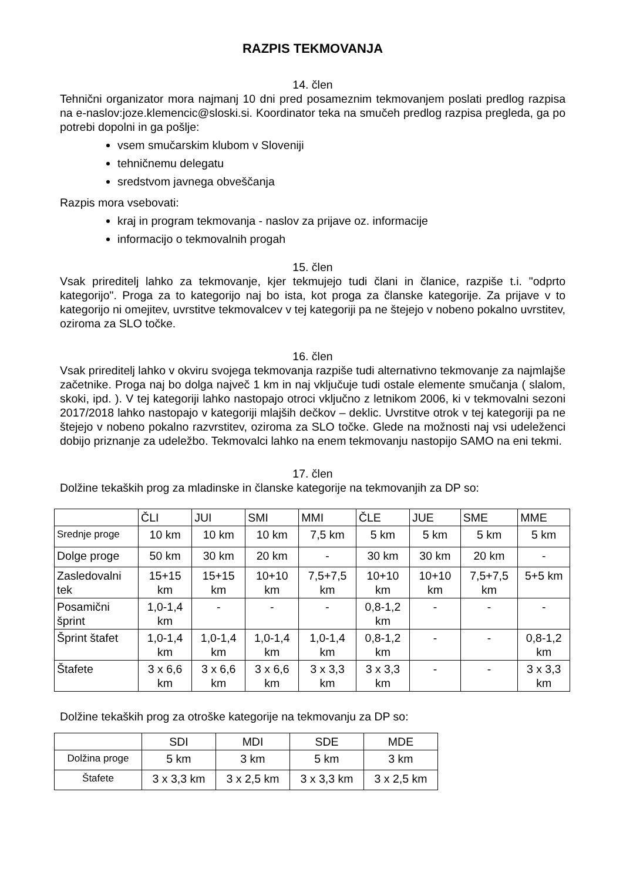RAZPIS TEKMOVANJA
14. člen
Tehnični organizator mora najmanj 10 dni pred posameznim tekmovanjem poslati predlog razpisa na e-naslov:joze.klemencic@sloski.si. Koordinator teka na smučeh predlog razpisa pregleda, ga po potrebi dopolni in ga pošlje:
vsem smučarskim klubom v Sloveniji
tehničnemu delegatu
sredstvom javnega obveščanja
Razpis mora vsebovati:
kraj in program tekmovanja - naslov za prijave oz. informacije
informacijo o tekmovalnih progah
15. člen
Vsak prireditelj lahko za tekmovanje, kjer tekmujejo tudi člani in članice, razpiše t.i. "odprto kategorijo". Proga za to kategorijo naj bo ista, kot proga za članske kategorije. Za prijave v to kategorijo ni omejitev, uvrstitve tekmovalcev v tej kategoriji pa ne štejejo v nobeno pokalno uvrstitev, oziroma za SLO točke.
16. člen
Vsak prireditelj lahko v okviru svojega tekmovanja razpiše tudi alternativno tekmovanje za najmlajše začetnike. Proga naj bo dolga največ 1 km in naj vključuje tudi ostale elemente smučanja ( slalom, skoki, ipd. ). V tej kategoriji lahko nastopajo otroci vključno z letnikom 2006, ki v tekmovalni sezoni 2017/2018 lahko nastopajo v kategoriji mlajših dečkov – deklic. Uvrstitve otrok v tej kategoriji pa ne štejejo v nobeno pokalno razvrstitev, oziroma za SLO točke. Glede na možnosti naj vsi udeleženci dobijo priznanje za udeležbo. Tekmovalci lahko na enem tekmovanju nastopijo SAMO na eni tekmi.
17. člen
Dolžine tekaških prog za mladinske in članske kategorije na tekmovanjih za DP so:
| | ČLI | JUI | SMI | MMI | ČLE | JUE | SME | MME |
| Srednje proge | 10 km | 10 km | 10 km | 7,5 km | 5 km | 5 km | 5 km | 5 km |
| Dolge proge | 50 km | 30 km | 20 km | - | 30 km | 30 km | 20 km | - |
| Zasledovalni tek | 15+15 km | 15+15 km | 10+10 km | 7,5+7,5 km | 10+10 km | 10+10 km | 7,5+7,5 km | 5+5 km |
| Posamični šprint | 1,0-1,4 km | - | - | - | 0,8-1,2 km | - | - | - |
| Šprint štafet | 1,0-1,4 km | 1,0-1,4 km | 1,0-1,4 km | 1,0-1,4 km | 0,8-1,2 km | - | - | 0,8-1,2 km |
| Štafete | 3 x 6,6 km | 3 x 6,6 km | 3 x 6,6 km | 3 x 3,3 km | 3 x 3,3 km | - | - | 3 x 3,3 km |
Dolžine tekaških prog za otroške kategorije na tekmovanju za DP so:
| | SDI | MDI | SDE | MDE |
| Dolžina proge | 5 km | 3 km | 5 km | 3 km |
| Štafete | 3 x 3,3 km | 3 x 2,5 km | 3 x 3,3 km | 3 x 2,5 km |